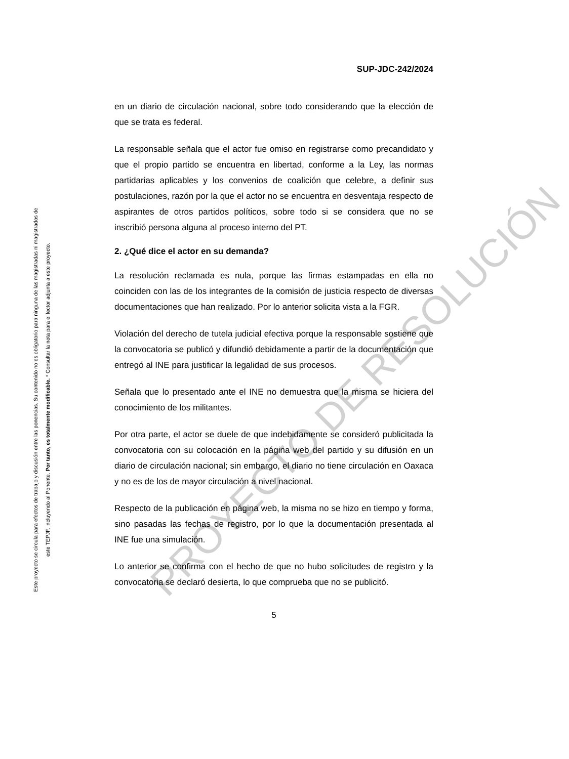Este proyecto se circula para efectos de trabajo y discusión entre las ponencias. Su contenido no es obligatorio para ninguna de las magistradas ni magistrados de
este TEPJF, incluyendo al Ponente. Por tanto, es totalmente modificable. * Consultar la nota para el lector adjunta a este proyecto.
SUP-JDC-242/2024
en un diario de circulación nacional, sobre todo considerando que la elección de que se trata es federal.
La responsable señala que el actor fue omiso en registrarse como precandidato y que el propio partido se encuentra en libertad, conforme a la Ley, las normas partidarias aplicables y los convenios de coalición que celebre, a definir sus postulaciones, razón por la que el actor no se encuentra en desventaja respecto de aspirantes de otros partidos políticos, sobre todo si se considera que no se inscribió persona alguna al proceso interno del PT.
2. ¿Qué dice el actor en su demanda?
La resolución reclamada es nula, porque las firmas estampadas en ella no coinciden con las de los integrantes de la comisión de justicia respecto de diversas documentaciones que han realizado. Por lo anterior solicita vista a la FGR.
Violación del derecho de tutela judicial efectiva porque la responsable sostiene que la convocatoria se publicó y difundió debidamente a partir de la documentación que entregó al INE para justificar la legalidad de sus procesos.
Señala que lo presentado ante el INE no demuestra que la misma se hiciera del conocimiento de los militantes.
Por otra parte, el actor se duele de que indebidamente se consideró publicitada la convocatoria con su colocación en la página web del partido y su difusión en un diario de circulación nacional; sin embargo, el diario no tiene circulación en Oaxaca y no es de los de mayor circulación a nivel nacional.
Respecto de la publicación en página web, la misma no se hizo en tiempo y forma, sino pasadas las fechas de registro, por lo que la documentación presentada al INE fue una simulación.
Lo anterior se confirma con el hecho de que no hubo solicitudes de registro y la convocatoria se declaró desierta, lo que comprueba que no se publicitó.
5
PROYECTO DE RESOLUCIÓN